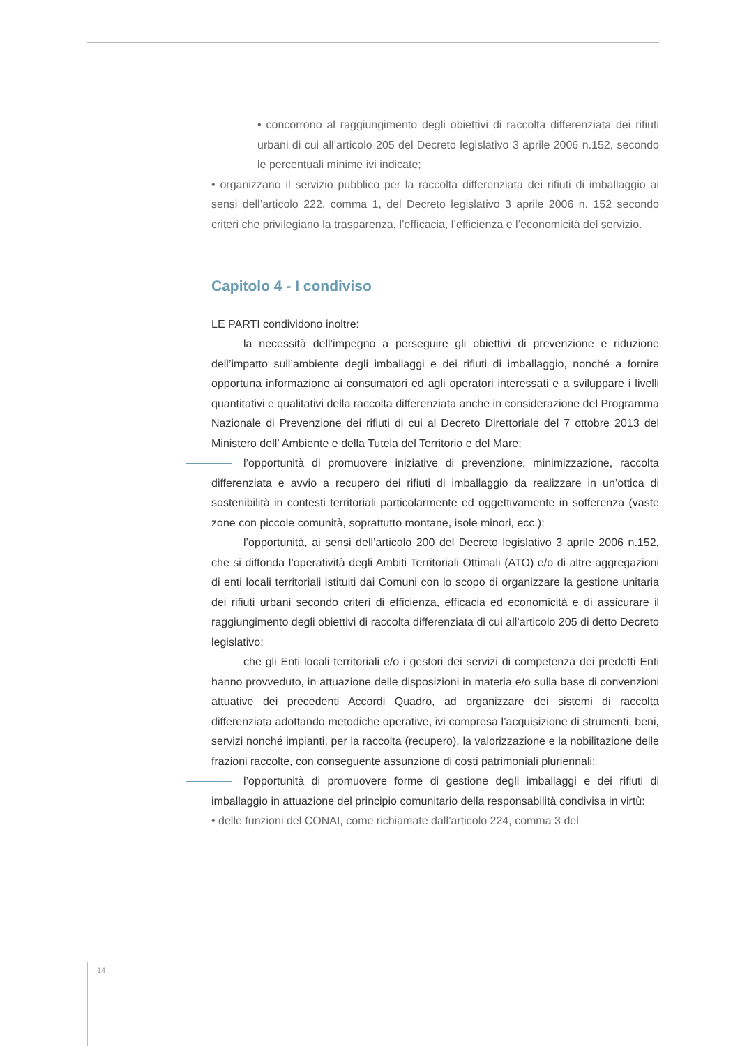• concorrono al raggiungimento degli obiettivi di raccolta differenziata dei rifiuti urbani di cui all’articolo 205 del Decreto legislativo 3 aprile 2006 n.152, secondo le percentuali minime ivi indicate;
• organizzano il servizio pubblico per la raccolta differenziata dei rifiuti di imballaggio ai sensi dell’articolo 222, comma 1, del Decreto legislativo 3 aprile 2006 n. 152 secondo criteri che privilegiano la trasparenza, l’efficacia, l’efficienza e l’economicità del servizio.
Capitolo 4 - I condiviso
LE PARTI condividono inoltre:
la necessità dell’impegno a perseguire gli obiettivi di prevenzione e riduzione dell’impatto sull’ambiente degli imballaggi e dei rifiuti di imballaggio, nonché a fornire opportuna informazione ai consumatori ed agli operatori interessati e a sviluppare i livelli quantitativi e qualitativi della raccolta differenziata anche in considerazione del Programma Nazionale di Prevenzione dei rifiuti di cui al Decreto Direttoriale del 7 ottobre 2013 del Ministero dell’ Ambiente e della Tutela del Territorio e del Mare;
l’opportunità di promuovere iniziative di prevenzione, minimizzazione, raccolta differenziata e avvio a recupero dei rifiuti di imballaggio da realizzare in un’ottica di sostenibilità in contesti territoriali particolarmente ed oggettivamente in sofferenza (vaste zone con piccole comunità, soprattutto montane, isole minori, ecc.);
l’opportunità, ai sensi dell’articolo 200 del Decreto legislativo 3 aprile 2006 n.152, che si diffonda l’operatività degli Ambiti Territoriali Ottimali (ATO) e/o di altre aggregazioni di enti locali territoriali istituiti dai Comuni con lo scopo di organizzare la gestione unitaria dei rifiuti urbani secondo criteri di efficienza, efficacia ed economicità e di assicurare il raggiungimento degli obiettivi di raccolta differenziata di cui all’articolo 205 di detto Decreto legislativo;
che gli Enti locali territoriali e/o i gestori dei servizi di competenza dei predetti Enti hanno provveduto, in attuazione delle disposizioni in materia e/o sulla base di convenzioni attuative dei precedenti Accordi Quadro, ad organizzare dei sistemi di raccolta differenziata adottando metodiche operative, ivi compresa l’acquisizione di strumenti, beni, servizi nonché impianti, per la raccolta (recupero), la valorizzazione e la nobilitazione delle frazioni raccolte, con conseguente assunzione di costi patrimoniali pluriennali;
l’opportunità di promuovere forme di gestione degli imballaggi e dei rifiuti di imballaggio in attuazione del principio comunitario della responsabilità condivisa in virtù:
• delle funzioni del CONAI, come richiamate dall’articolo 224, comma 3 del
14